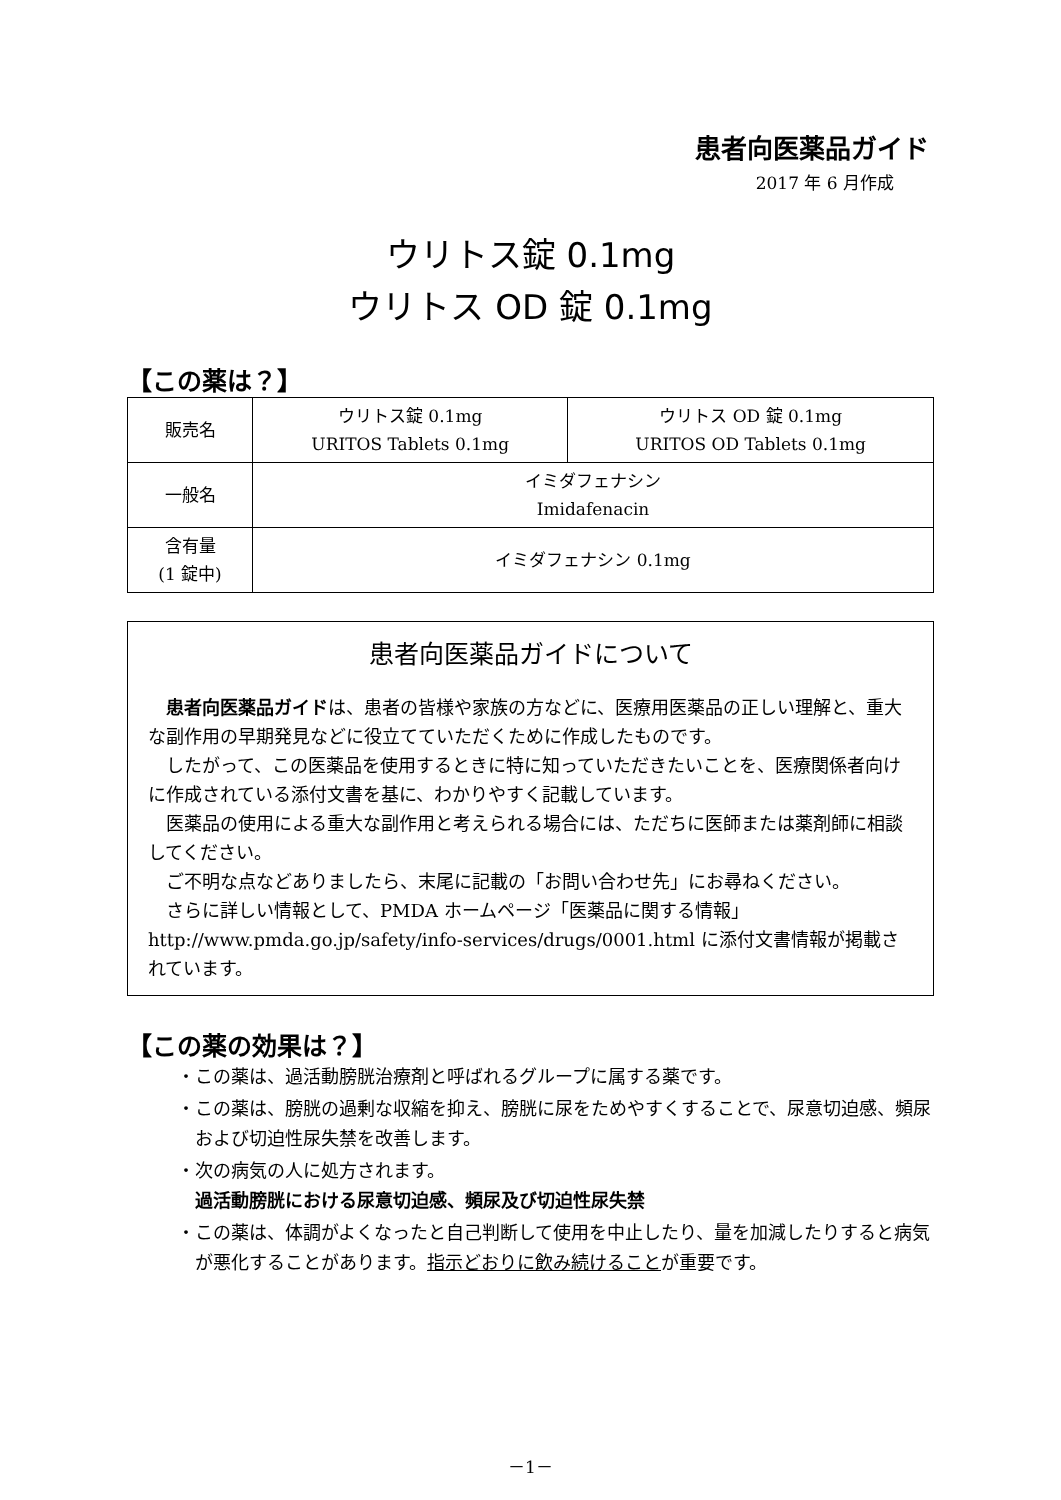患者向医薬品ガイド
2017 年 6 月作成
ウリトス錠 0.1mg
ウリトス OD 錠 0.1mg
【この薬は？】
| 販売名 | ウリトス錠 0.1mg URITOS Tablets 0.1mg | ウリトス OD 錠 0.1mg URITOS OD Tablets 0.1mg |
| 一般名 | イミダフェナシン Imidafenacin | |
| 含有量 (1 錠中) | イミダフェナシン 0.1mg | |
患者向医薬品ガイドについて
患者向医薬品ガイドは、患者の皆様や家族の方などに、医療用医薬品の正しい理解と、重大な副作用の早期発見などに役立てていただくために作成したものです。
したがって、この医薬品を使用するときに特に知っていただきたいことを、医療関係者向けに作成されている添付文書を基に、わかりやすく記載しています。
医薬品の使用による重大な副作用と考えられる場合には、ただちに医師または薬剤師に相談してください。
ご不明な点などありましたら、末尾に記載の「お問い合わせ先」にお尋ねください。
さらに詳しい情報として、PMDA ホームページ「医薬品に関する情報」 http://www.pmda.go.jp/safety/info-services/drugs/0001.html に添付文書情報が掲載されています。
【この薬の効果は？】
・この薬は、過活動膀胱治療剤と呼ばれるグループに属する薬です。
・この薬は、膀胱の過剰な収縮を抑え、膀胱に尿をためやすくすることで、尿意切迫感、頻尿および切迫性尿失禁を改善します。
・次の病気の人に処方されます。
過活動膀胱における尿意切迫感、頻尿及び切迫性尿失禁
・この薬は、体調がよくなったと自己判断して使用を中止したり、量を加減したりすると病気が悪化することがあります。指示どおりに飲み続けることが重要です。
－1－